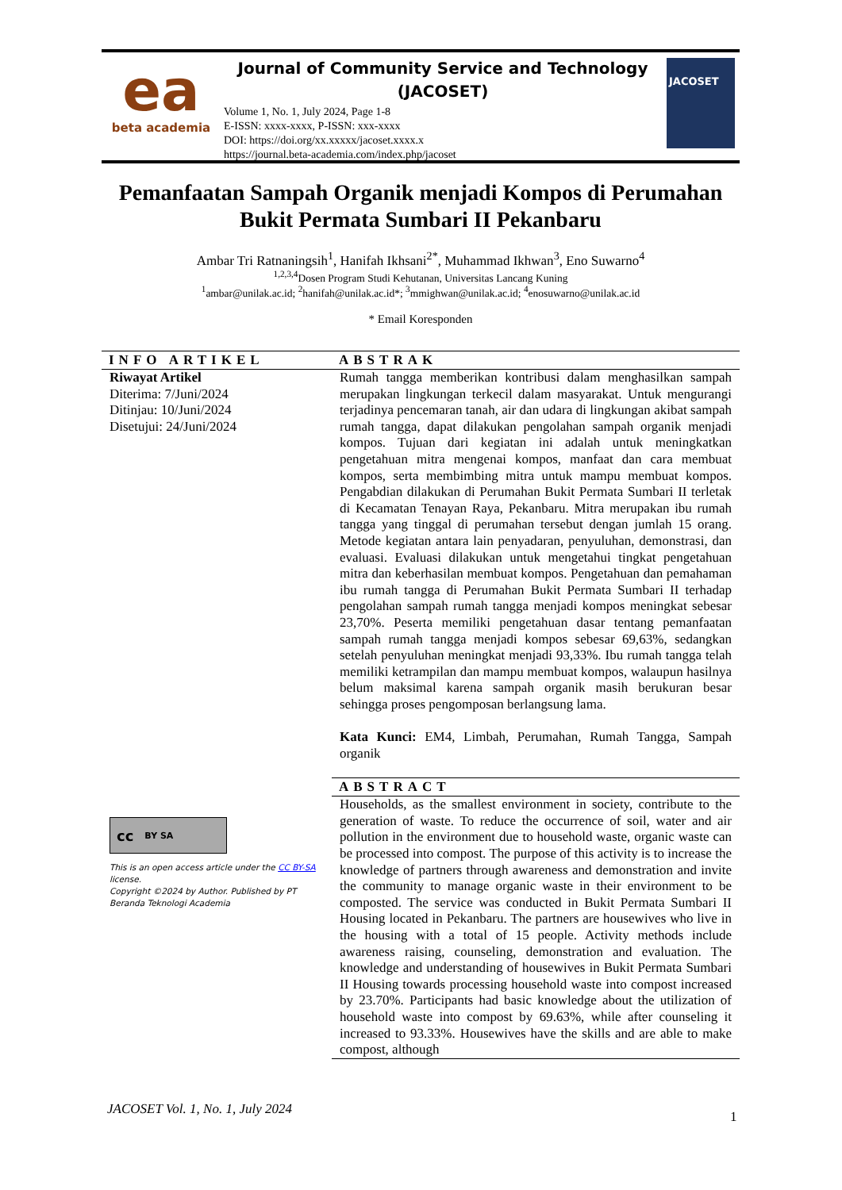ea
beta academia
Journal of Community Service and Technology
(JACOSET)
Volume 1, No. 1, July 2024, Page 1-8
E-ISSN: xxxx-xxxx, P-ISSN: xxx-xxxx
DOI: https://doi.org/xx.xxxxx/jacoset.xxxx.x
https://journal.beta-academia.com/index.php/jacoset
JACOSET
Pemanfaatan Sampah Organik menjadi Kompos di Perumahan
Bukit Permata Sumbari II Pekanbaru
Ambar Tri Ratnaningsih<sup>1</sup>, Hanifah Ikhsani<sup>2*</sup>, Muhammad Ikhwan<sup>3</sup>, Eno Suwarno<sup>4</sup>
<sup>1,2,3,4</sup>Dosen Program Studi Kehutanan, Universitas Lancang Kuning
<sup>1</sup> ambar@unilak.ac.id; <sup>2</sup>hanifah@unilak.ac.id*; <sup>3</sup>mmighwan@unilak.ac.id; <sup>4</sup>enosuwarno@unilak.ac.id
* Email Koresponden
INFO ARTIKEL
Riwayat Artikel
Diterima: 7/Juni/2024
Ditinjau: 10/Juni/2024
Disetujui: 24/Juni/2024
cc BY SA
This is an open access article under the CC BY-SA license.
Copyright ©2024 by Author. Published by PT Beranda Teknologi Academia
ABSTRAK
Rumah tangga memberikan kontribusi dalam menghasilkan sampah merupakan lingkungan terkecil dalam masyarakat. Untuk mengurangi terjadinya pencemaran tanah, air dan udara di lingkungan akibat sampah rumah tangga, dapat dilakukan pengolahan sampah organik menjadi kompos. Tujuan dari kegiatan ini adalah untuk meningkatkan pengetahuan mitra mengenai kompos, manfaat dan cara membuat kompos, serta membimbing mitra untuk mampu membuat kompos. Pengabdian dilakukan di Perumahan Bukit Permata Sumbari II terletak di Kecamatan Tenayan Raya, Pekanbaru. Mitra merupakan ibu rumah tangga yang tinggal di perumahan tersebut dengan jumlah 15 orang. Metode kegiatan antara lain penyadaran, penyuluhan, demonstrasi, dan evaluasi. Evaluasi dilakukan untuk mengetahui tingkat pengetahuan mitra dan keberhasilan membuat kompos. Pengetahuan dan pemahaman ibu rumah tangga di Perumahan Bukit Permata Sumbari II terhadap pengolahan sampah rumah tangga menjadi kompos meningkat sebesar 23,70%. Peserta memiliki pengetahuan dasar tentang pemanfaatan sampah rumah tangga menjadi kompos sebesar 69,63%, sedangkan setelah penyuluhan meningkat menjadi 93,33%. Ibu rumah tangga telah memiliki ketrampilan dan mampu membuat kompos, walaupun hasilnya belum maksimal karena sampah organik masih berukuran besar sehingga proses pengomposan berlangsung lama.
Kata Kunci: EM4, Limbah, Perumahan, Rumah Tangga, Sampah organik
ABSTRACT
Households, as the smallest environment in society, contribute to the generation of waste. To reduce the occurrence of soil, water and air pollution in the environment due to household waste, organic waste can be processed into compost. The purpose of this activity is to increase the knowledge of partners through awareness and demonstration and invite the community to manage organic waste in their environment to be composted. The service was conducted in Bukit Permata Sumbari II Housing located in Pekanbaru. The partners are housewives who live in the housing with a total of 15 people. Activity methods include awareness raising, counseling, demonstration and evaluation. The knowledge and understanding of housewives in Bukit Permata Sumbari II Housing towards processing household waste into compost increased by 23.70%. Participants had basic knowledge about the utilization of household waste into compost by 69.63%, while after counseling it increased to 93.33%. Housewives have the skills and are able to make compost, although
JACOSET Vol. 1, No. 1, July 2024
1